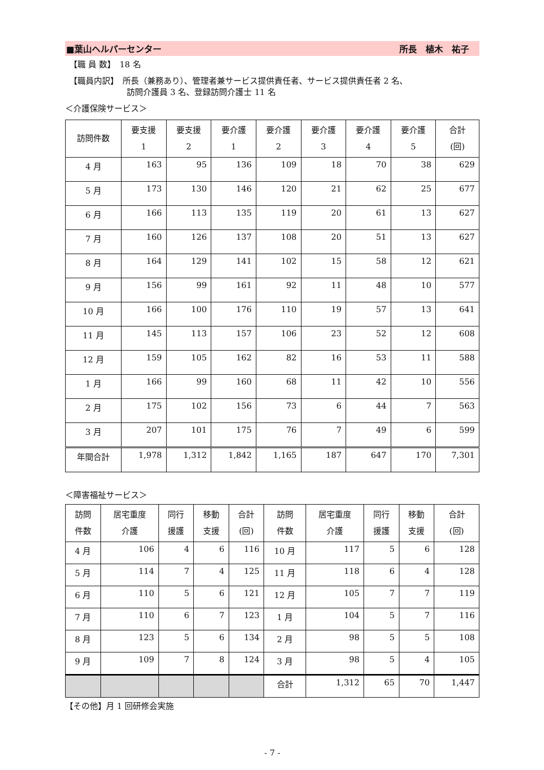■葉山ヘルパーセンター 所長　植木　祐子
【職 員 数】　18 名
【職員内訳】　所長（兼務あり）、管理者兼サービス提供責任者、サービス提供責任者 2 名、
　　　　　　　訪問介護員 3 名、登録訪問介護士 11 名
＜介護保険サービス＞
| 訪問件数 | 要支援 1 | 要支援 2 | 要介護 1 | 要介護 2 | 要介護 3 | 要介護 4 | 要介護 5 | 合計 (回) |
| --- | --- | --- | --- | --- | --- | --- | --- | --- |
| 4 月 | 163 | 95 | 136 | 109 | 18 | 70 | 38 | 629 |
| 5 月 | 173 | 130 | 146 | 120 | 21 | 62 | 25 | 677 |
| 6 月 | 166 | 113 | 135 | 119 | 20 | 61 | 13 | 627 |
| 7 月 | 160 | 126 | 137 | 108 | 20 | 51 | 13 | 627 |
| 8 月 | 164 | 129 | 141 | 102 | 15 | 58 | 12 | 621 |
| 9 月 | 156 | 99 | 161 | 92 | 11 | 48 | 10 | 577 |
| 10 月 | 166 | 100 | 176 | 110 | 19 | 57 | 13 | 641 |
| 11 月 | 145 | 113 | 157 | 106 | 23 | 52 | 12 | 608 |
| 12 月 | 159 | 105 | 162 | 82 | 16 | 53 | 11 | 588 |
| 1 月 | 166 | 99 | 160 | 68 | 11 | 42 | 10 | 556 |
| 2 月 | 175 | 102 | 156 | 73 | 6 | 44 | 7 | 563 |
| 3 月 | 207 | 101 | 175 | 76 | 7 | 49 | 6 | 599 |
| 年間合計 | 1,978 | 1,312 | 1,842 | 1,165 | 187 | 647 | 170 | 7,301 |
＜障害福祉サービス＞
| 訪問 件数 | 居宅重度 介護 | 同行 援護 | 移動 支援 | 合計 (回) | 訪問 件数 | 居宅重度 介護 | 同行 援護 | 移動 支援 | 合計 (回) |
| --- | --- | --- | --- | --- | --- | --- | --- | --- | --- |
| 4 月 | 106 | 4 | 6 | 116 | 10 月 | 117 | 5 | 6 | 128 |
| 5 月 | 114 | 7 | 4 | 125 | 11 月 | 118 | 6 | 4 | 128 |
| 6 月 | 110 | 5 | 6 | 121 | 12 月 | 105 | 7 | 7 | 119 |
| 7 月 | 110 | 6 | 7 | 123 | 1 月 | 104 | 5 | 7 | 116 |
| 8 月 | 123 | 5 | 6 | 134 | 2 月 | 98 | 5 | 5 | 108 |
| 9 月 | 109 | 7 | 8 | 124 | 3 月 | 98 | 5 | 4 | 105 |
| | | | | | 合計 | 1,312 | 65 | 70 | 1,447 |
【その他】月 1 回研修会実施
- 7 -